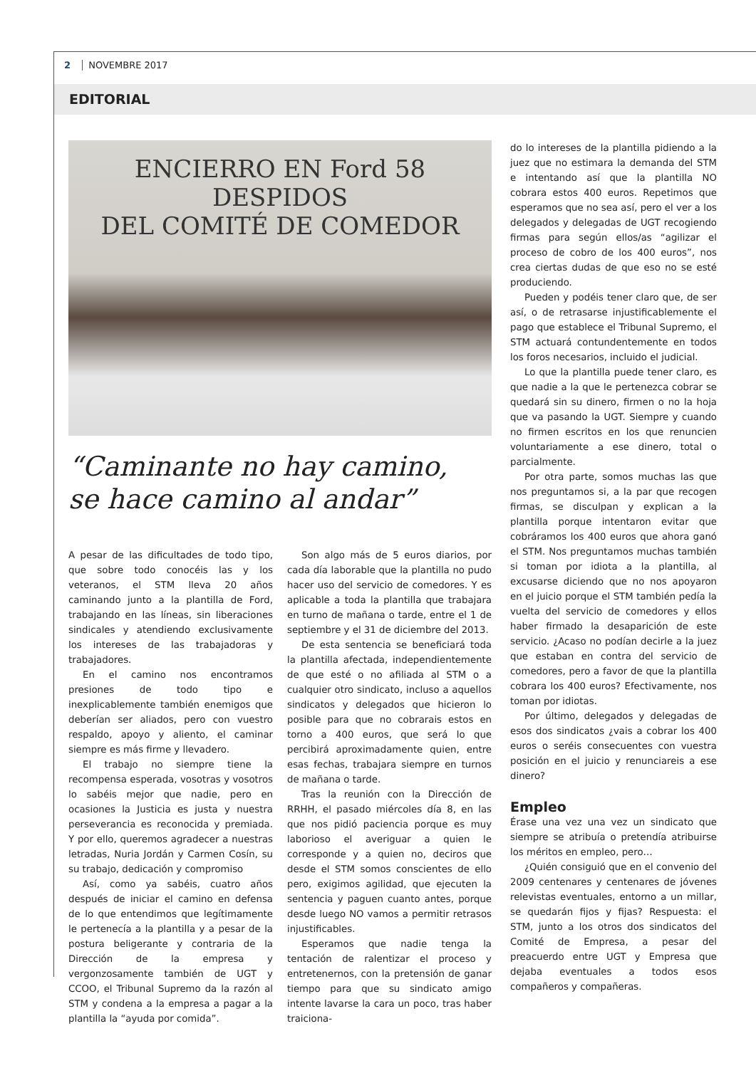2 NOVEMBRE 2017
EDITORIAL
ENCIERRO EN Ford 58 DESPIDOS
DEL COMITÉ DE COMEDOR
“Caminante no hay camino,
se hace camino al andar”
A pesar de las dificultades de todo tipo, que sobre todo conocéis las y los veteranos, el STM lleva 20 años caminando junto a la plantilla de Ford, trabajando en las líneas, sin liberaciones sindicales y atendiendo exclusivamente los intereses de las trabajadoras y trabajadores.
En el camino nos encontramos presiones de todo tipo e inexplicablemente también enemigos que deberían ser aliados, pero con vuestro respaldo, apoyo y aliento, el caminar siempre es más firme y llevadero.
El trabajo no siempre tiene la recompensa esperada, vosotras y vosotros lo sabéis mejor que nadie, pero en ocasiones la Justicia es justa y nuestra perseverancia es reconocida y premiada. Y por ello, queremos agradecer a nuestras letradas, Nuria Jordán y Carmen Cosín, su su trabajo, dedicación y compromiso
Así, como ya sabéis, cuatro años después de iniciar el camino en defensa de lo que entendimos que legítimamente le pertenecía a la plantilla y a pesar de la postura beligerante y contraria de la Dirección de la empresa y vergonzosamente también de UGT y CCOO, el Tribunal Supremo da la razón al STM y condena a la empresa a pagar a la plantilla la “ayuda por comida”.
Son algo más de 5 euros diarios, por cada día laborable que la plantilla no pudo hacer uso del servicio de comedores. Y es aplicable a toda la plantilla que trabajara en turno de mañana o tarde, entre el 1 de septiembre y el 31 de diciembre del 2013.
De esta sentencia se beneficiará toda la plantilla afectada, independientemente de que esté o no afiliada al STM o a cualquier otro sindicato, incluso a aquellos sindicatos y delegados que hicieron lo posible para que no cobrarais estos en torno a 400 euros, que será lo que percibirá aproximadamente quien, entre esas fechas, trabajara siempre en turnos de mañana o tarde.
Tras la reunión con la Dirección de RRHH, el pasado miércoles día 8, en las que nos pidió paciencia porque es muy laborioso el averiguar a quien le corresponde y a quien no, deciros que desde el STM somos conscientes de ello pero, exigimos agilidad, que ejecuten la sentencia y paguen cuanto antes, porque desde luego NO vamos a permitir retrasos injustificables.
Esperamos que nadie tenga la tentación de ralentizar el proceso y entretenernos, con la pretensión de ganar tiempo para que su sindicato amigo intente lavarse la cara un poco, tras haber traiciona-
do lo intereses de la plantilla pidiendo a la juez que no estimara la demanda del STM e intentando así que la plantilla NO cobrara estos 400 euros. Repetimos que esperamos que no sea así, pero el ver a los delegados y delegadas de UGT recogiendo firmas para según ellos/as “agilizar el proceso de cobro de los 400 euros”, nos crea ciertas dudas de que eso no se esté produciendo.
Pueden y podéis tener claro que, de ser así, o de retrasarse injustificablemente el pago que establece el Tribunal Supremo, el STM actuará contundentemente en todos los foros necesarios, incluido el judicial.
Lo que la plantilla puede tener claro, es que nadie a la que le pertenezca cobrar se quedará sin su dinero, firmen o no la hoja que va pasando la UGT. Siempre y cuando no firmen escritos en los que renuncien voluntariamente a ese dinero, total o parcialmente.
Por otra parte, somos muchas las que nos preguntamos si, a la par que recogen firmas, se disculpan y explican a la plantilla porque intentaron evitar que cobráramos los 400 euros que ahora ganó el STM. Nos preguntamos muchas también si toman por idiota a la plantilla, al excusarse diciendo que no nos apoyaron en el juicio porque el STM también pedía la vuelta del servicio de comedores y ellos haber firmado la desaparición de este servicio. ¿Acaso no podían decirle a la juez que estaban en contra del servicio de comedores, pero a favor de que la plantilla cobrara los 400 euros? Efectivamente, nos toman por idiotas.
Por último, delegados y delegadas de esos dos sindicatos ¿vais a cobrar los 400 euros o seréis consecuentes con vuestra posición en el juicio y renunciareis a ese dinero?
Empleo
Érase una vez una vez un sindicato que siempre se atribuía o pretendía atribuirse los méritos en empleo, pero…
¿Quién consiguió que en el convenio del 2009 centenares y centenares de jóvenes relevistas eventuales, entorno a un millar, se quedarán fijos y fijas? Respuesta: el STM, junto a los otros dos sindicatos del Comité de Empresa, a pesar del preacuerdo entre UGT y Empresa que dejaba eventuales a todos esos compañeros y compañeras.